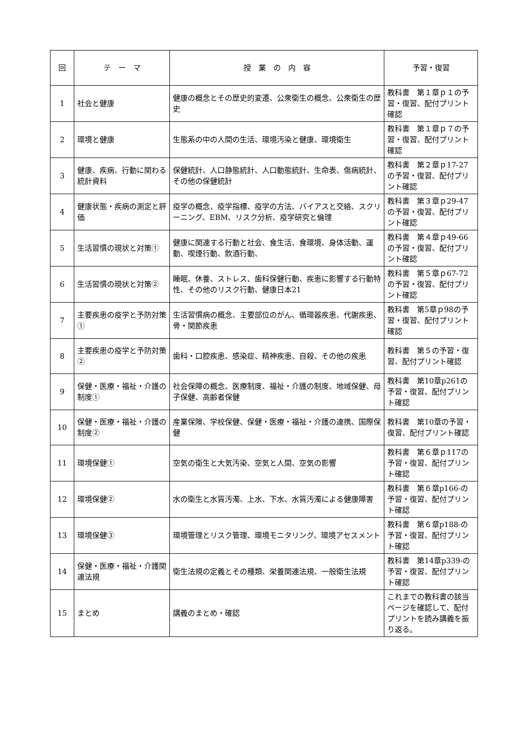| 回 | テ ー マ | 授 業 の 内 容 | 予習・復習 |
| --- | --- | --- | --- |
| 1 | 社会と健康 | 健康の概念とその歴史的変遷、公衆衛生の概念、公衆衛生の歴史 | 教科書 第１章ｐ１の予習・復習、配付プリント確認 |
| 2 | 環境と健康 | 生態系の中の人間の生活、環境汚染と健康、環境衛生 | 教科書 第１章ｐ７の予習・復習、配付プリント確認 |
| 3 | 健康、疾病、行動に関わる統計資料 | 保健統計、人口静態統計、人口動態統計、生命表、傷病統計、その他の保健統計 | 教科書 第２章ｐ17-27の予習・復習、配付プリント確認 |
| 4 | 健康状態・疾病の測定と評価 | 疫学の概念、疫学指標、疫学の方法、バイアスと交絡、スクリーニング、EBM、リスク分析、疫学研究と倫理 | 教科書 第３章ｐ29-47の予習・復習、配付プリント確認 |
| 5 | 生活習慣の現状と対策① | 健康に関連する行動と社会、食生活、食環境、身体活動、運動、喫煙行動、飲酒行動、 | 教科書 第４章ｐ49-66の予習・復習、配付プリント確認 |
| 6 | 生活習慣の現状と対策② | 睡眠、休養、ストレス、歯科保健行動、疾患に影響する行動特性、その他のリスク行動、健康日本21 | 教科書 第５章ｐ67-72の予習・復習、配付プリント確認 |
| 7 | 主要疾患の疫学と予防対策① | 生活習慣病の概念、主要部位のがん、循環器疾患、代謝疾患、骨・関節疾患 | 教科書 第5章ｐ98の予習・復習、配付プリント確認 |
| 8 | 主要疾患の疫学と予防対策② | 歯科・口腔疾患、感染症、精神疾患、自殺、その他の疾患 | 教科書 第５の予習・復習、配付プリント確認 |
| 9 | 保健・医療・福祉・介護の制度① | 社会保障の概念、医療制度、福祉・介護の制度、地域保健、母子保健、高齢者保健 | 教科書 第10章p261の予習・復習、配付プリント確認 |
| 10 | 保健・医療・福祉・介護の制度② | 産業保険、学校保健、保健・医療・福祉・介護の連携、国際保健 | 教科書 第10章の予習・復習、配付プリント確認 |
| 11 | 環境保健① | 空気の衛生と大気汚染、空気と人間、空気の影響 | 教科書 第６章ｐ117の予習・復習、配付プリント確認 |
| 12 | 環境保健② | 水の衛生と水質汚濁、上水、下水、水質汚濁による健康障害 | 教科書 第６章p166-の予習・復習、配付プリント確認 |
| 13 | 環境保健③ | 環境管理とリスク管理、環境モニタリング、環境アセスメント | 教科書 第６章p188-の予習・復習、配付プリント確認 |
| 14 | 保健・医療・福祉・介護関連法規 | 衛生法規の定義とその種類、栄養関連法規、一般衛生法規 | 教科書 第14章p339-の予習・復習、配付プリント確認 |
| 15 | まとめ | 講義のまとめ・確認 | これまでの教科書の該当ページを確認して、配付プリントを読み講義を振り返る。 |